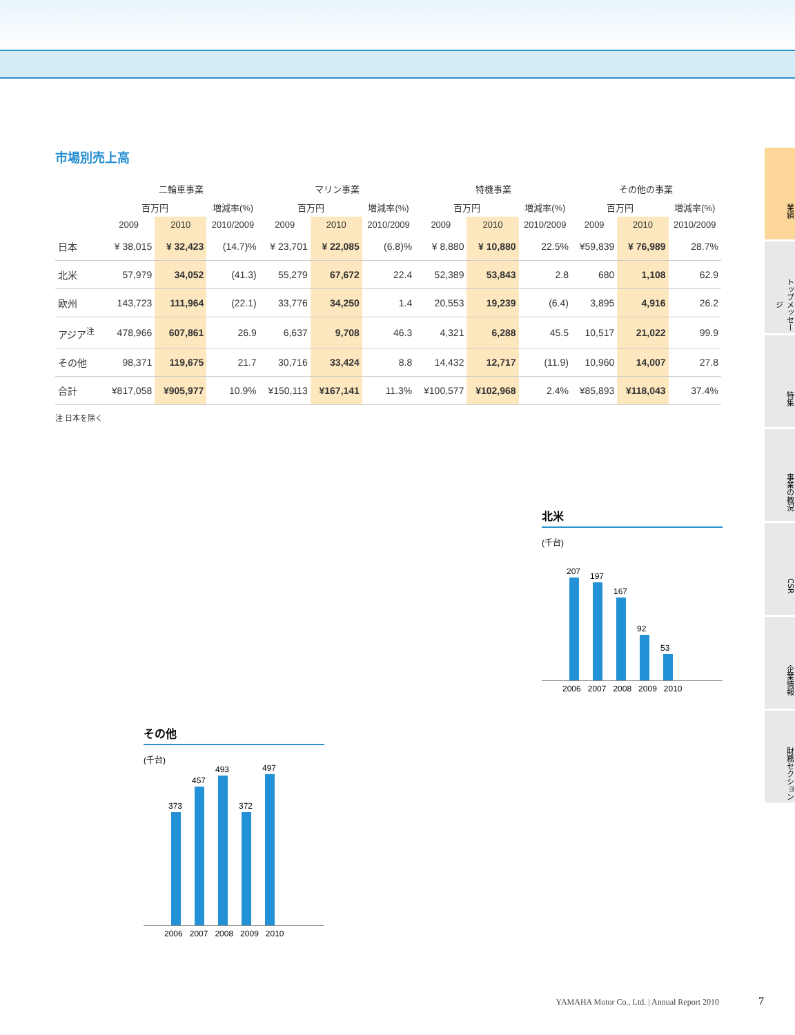市場別売上高
| | 二輪車事業 | | | マリン事業 | | | 特機事業 | | | その他の事業 | | |
| --- | --- | --- | --- | --- | --- | --- | --- | --- | --- | --- | --- | --- |
| | 百万円 | | 増減率(%) | 百万円 | | 増減率(%) | 百万円 | | 増減率(%) | 百万円 | | 増減率(%) |
| | 2009 | 2010 | 2010/2009 | 2009 | 2010 | 2010/2009 | 2009 | 2010 | 2010/2009 | 2009 | 2010 | 2010/2009 |
| 日本 | ¥ 38,015 | ¥ 32,423 | (14.7)% | ¥ 23,701 | ¥ 22,085 | (6.8)% | ¥ 8,880 | ¥ 10,880 | 22.5% | ¥59,839 | ¥ 76,989 | 28.7% |
| 北米 | 57,979 | 34,052 | (41.3) | 55,279 | 67,672 | 22.4 | 52,389 | 53,843 | 2.8 | 680 | 1,108 | 62.9 |
| 欧州 | 143,723 | 111,964 | (22.1) | 33,776 | 34,250 | 1.4 | 20,553 | 19,239 | (6.4) | 3,895 | 4,916 | 26.2 |
| アジア<sup>注</sup> | 478,966 | 607,861 | 26.9 | 6,637 | 9,708 | 46.3 | 4,321 | 6,288 | 45.5 | 10,517 | 21,022 | 99.9 |
| その他 | 98,371 | 119,675 | 21.7 | 30,716 | 33,424 | 8.8 | 14,432 | 12,717 | (11.9) | 10,960 | 14,007 | 27.8 |
| 合計 | ¥817,058 | ¥905,977 | 10.9% | ¥150,113 | ¥167,141 | 11.3% | ¥100,577 | ¥102,968 | 2.4% | ¥85,893 | ¥118,043 | 37.4% |
注 日本を除く
北米
(千台)
207
197
167
92
53
2006 2007 2008 2009 2010
その他
(千台)
373
457
493
372
497
2006 2007 2008 2009 2010
業績
トップメッセージ
特集
事業の概況
CSR
企業情報
財務セクション
YAMAHA Motor Co., Ltd. | Annual Report 2010
7